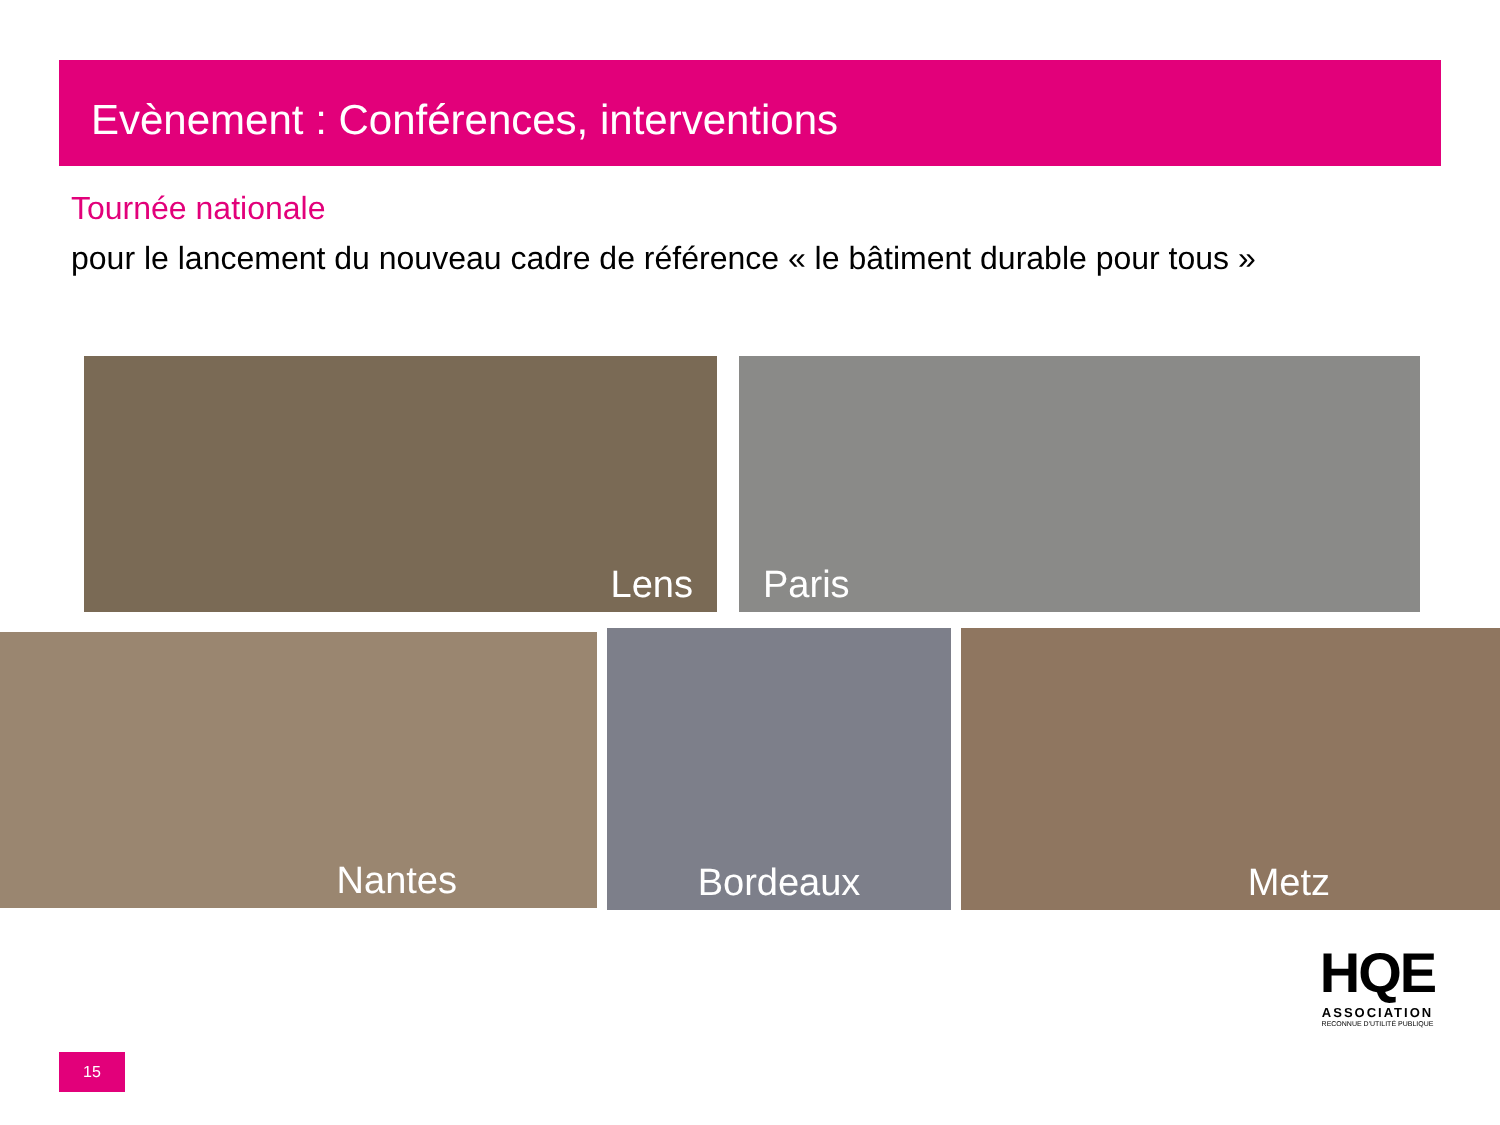Evènement : Conférences, interventions
Tournée nationale
pour le lancement du nouveau cadre de référence « le bâtiment durable pour tous »
Lens Paris
Nantes Bordeaux Metz
15
HQE
ASSOCIATION
RECONNUE D'UTILITÉ PUBLIQUE